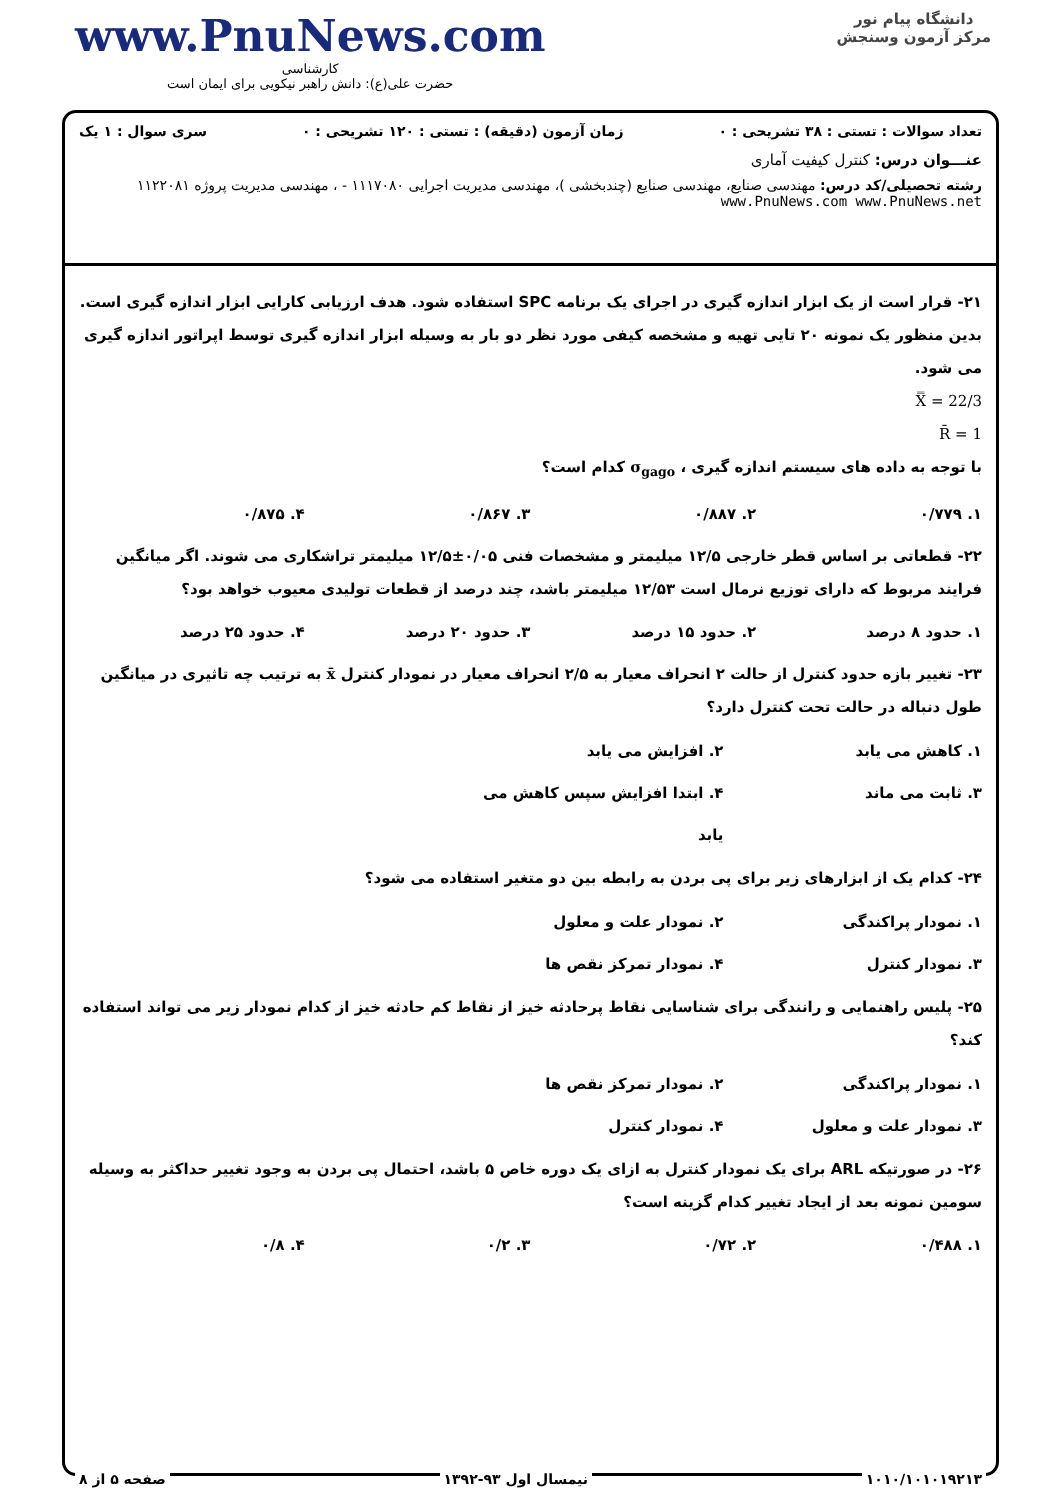www.PnuNews.com
کارشناسی
حضرت علی(ع): دانش راهبر نیکویی برای ایمان است
دانشگاه پیام نور
مرکز آزمون وسنجش
تعداد سوالات : تستی : ۳۸ تشریحی : ۰ زمان آزمون (دقیقه) : تستی : ۱۲۰ تشریحی : ۰ سری سوال : ۱ یک
عنـــوان درس: کنترل کیفیت آماری
رشته تحصیلی/کد درس: مهندسی صنایع، مهندسی صنایع (چندبخشی )، مهندسی مدیریت اجرایی ۱۱۱۷۰۸۰ - ، مهندسی مدیریت پروژه ۱۱۲۲۰۸۱ www.PnuNews.com www.PnuNews.net
۲۱- قرار است از یک ابزار اندازه گیری در اجرای یک برنامه SPC استفاده شود. هدف ارزیابی کارایی ابزار اندازه گیری است. بدین منظور یک نمونه ۲۰ تایی تهیه و مشخصه کیفی مورد نظر دو بار به وسیله ابزار اندازه گیری توسط اپراتور اندازه گیری می شود.
X̿ = 22/3
R̄ = 1
با توجه به داده های سیستم اندازه گیری ، σ<sub>gago</sub> کدام است؟
۱. ۰/۷۷۹ ۲. ۰/۸۸۷ ۳. ۰/۸۶۷ ۴. ۰/۸۷۵
۲۲- قطعاتی بر اساس قطر خارجی ۱۲/۵ میلیمتر و مشخصات فنی ۰/۰۵±۱۲/۵ میلیمتر تراشکاری می شوند. اگر میانگین فرایند مربوط که دارای توزیع نرمال است ۱۲/۵۳ میلیمتر باشد، چند درصد از قطعات تولیدی معیوب خواهد بود؟
۱. حدود ۸ درصد ۲. حدود ۱۵ درصد ۳. حدود ۲۰ درصد ۴. حدود ۲۵ درصد
۲۳- تغییر بازه حدود کنترل از حالت ۲ انحراف معیار به ۲/۵ انحراف معیار در نمودار کنترل x̄ به ترتیب چه تاثیری در میانگین طول دنباله در حالت تحت کنترل دارد؟
۱. کاهش می یابد ۲. افزایش می یابد ۳. ثابت می ماند ۴. ابتدا افزایش سپس کاهش می یابد
۲۴- کدام یک از ابزارهای زیر برای پی بردن به رابطه بین دو متغیر استفاده می شود؟
۱. نمودار پراکندگی ۲. نمودار علت و معلول ۳. نمودار کنترل ۴. نمودار تمرکز نقص ها
۲۵- پلیس راهنمایی و رانندگی برای شناسایی نقاط پرحادثه خیز از نقاط کم حادثه خیز از کدام نمودار زیر می تواند استفاده کند؟
۱. نمودار پراکندگی ۲. نمودار تمرکز نقص ها ۳. نمودار علت و معلول ۴. نمودار کنترل
۲۶- در صورتیکه ARL برای یک نمودار کنترل به ازای یک دوره خاص ۵ باشد، احتمال پی بردن به وجود تغییر حداکثر به وسیله سومین نمونه بعد از ایجاد تغییر کدام گزینه است؟
۱. ۰/۴۸۸ ۲. ۰/۷۲ ۳. ۰/۲ ۴. ۰/۸
۱۰۱۰/۱۰۱۰۱۹۲۱۳ نیمسال اول ۹۳-۱۳۹۲ صفحه ۵ از ۸